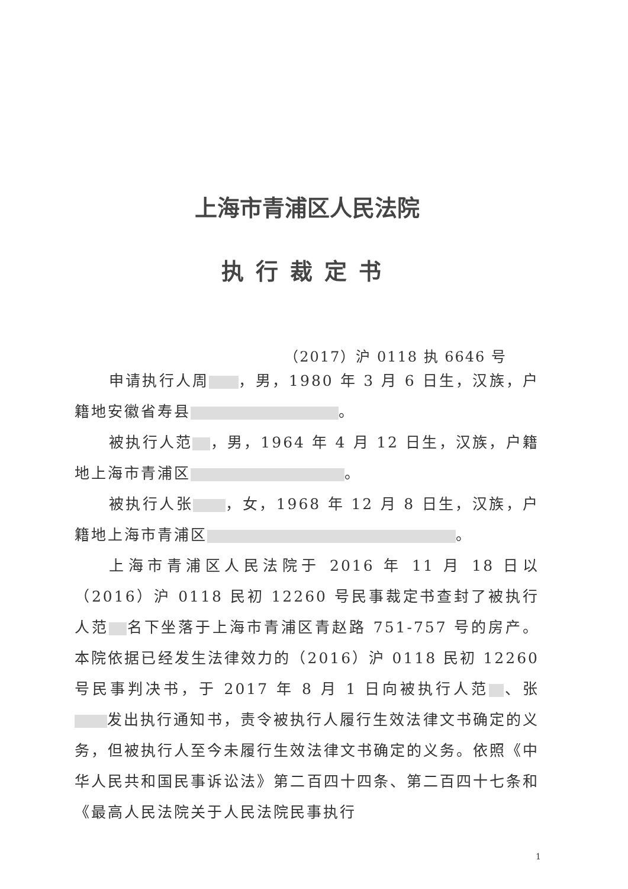上海市青浦区人民法院
执行裁定书
（2017）沪 0118 执 6646 号
申请执行人周 ，男，1980 年 3 月 6 日生，汉族，户籍地安徽省寿县 。
被执行人范 ，男，1964 年 4 月 12 日生，汉族，户籍地上海市青浦区 。
被执行人张 ，女，1968 年 12 月 8 日生，汉族，户籍地上海市青浦区 。
上海市青浦区人民法院于 2016 年 11 月 18 日以（2016）沪 0118 民初 12260 号民事裁定书查封了被执行人范 名下坐落于上海市青浦区青赵路 751-757 号的房产。本院依据已经发生法律效力的（2016）沪 0118 民初 12260 号民事判决书，于 2017 年 8 月 1 日向被执行人范 、张 发出执行通知书，责令被执行人履行生效法律文书确定的义务，但被执行人至今未履行生效法律文书确定的义务。依照《中华人民共和国民事诉讼法》第二百四十四条、第二百四十七条和《最高人民法院关于人民法院民事执行
1